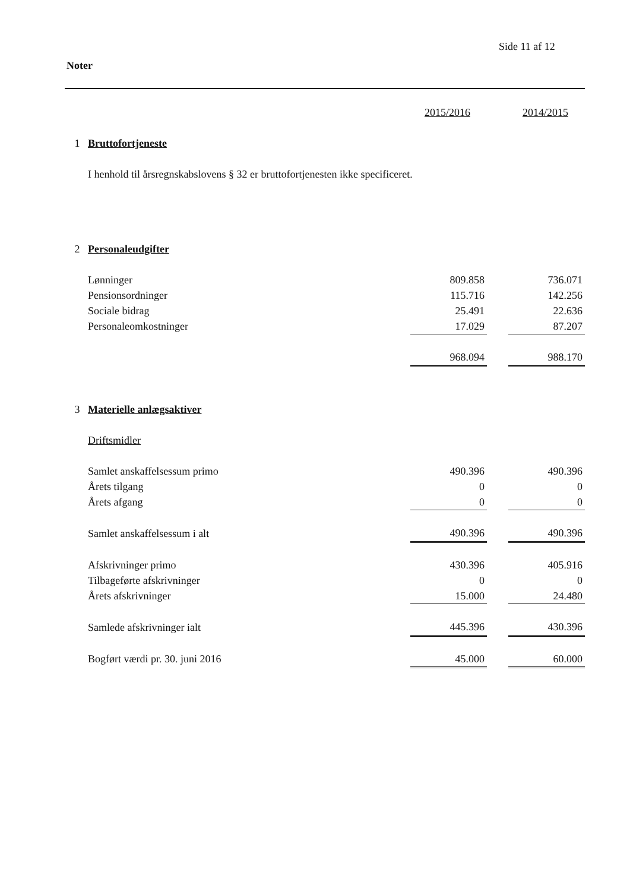Side 11 af 12
Noter
| | | 2015/2016 | | 2014/2015 |
| --- | --- | --- | --- | --- |
| 1 | Bruttofortjeneste | | | |
| | I henhold til årsregnskabslovens § 32 er bruttofortjenesten ikke specificeret. | | | |
| 2 | Personaleudgifter | | | |
| | Lønninger | 809.858 | | 736.071 |
| | Pensionsordninger | 115.716 | | 142.256 |
| | Sociale bidrag | 25.491 | | 22.636 |
| | Personaleomkostninger | 17.029 | | 87.207 |
| | | 968.094 | | 988.170 |
| 3 | Materielle anlægsaktiver | | | |
| | Driftsmidler | | | |
| | Samlet anskaffelsessum primo | 490.396 | | 490.396 |
| | Årets tilgang | 0 | | 0 |
| | Årets afgang | 0 | | 0 |
| | Samlet anskaffelsessum i alt | 490.396 | | 490.396 |
| | Afskrivninger primo | 430.396 | | 405.916 |
| | Tilbageførte afskrivninger | 0 | | 0 |
| | Årets afskrivninger | 15.000 | | 24.480 |
| | Samlede afskrivninger ialt | 445.396 | | 430.396 |
| | Bogført værdi pr. 30. juni 2016 | 45.000 | | 60.000 |